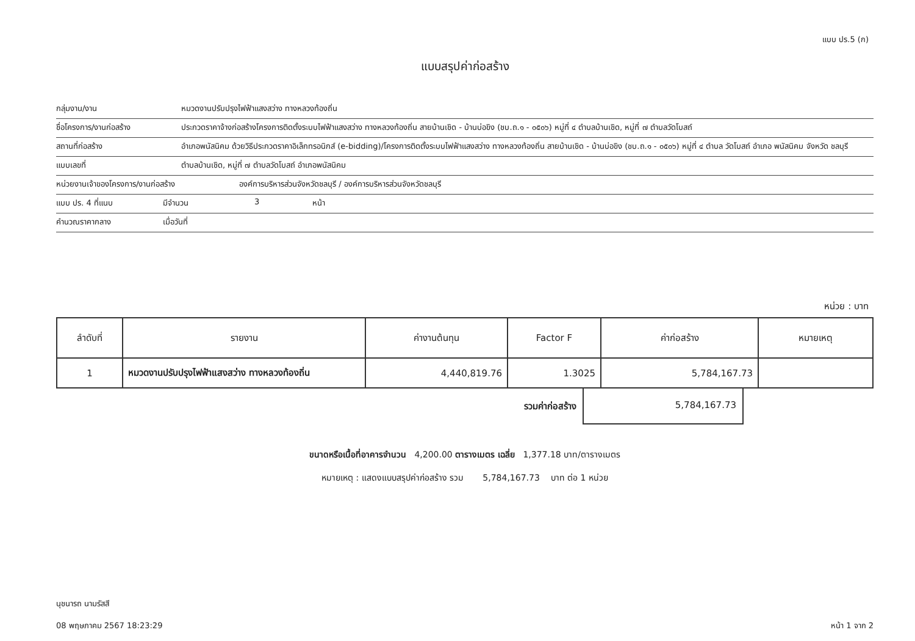แบบ ปร.5 (ก)
แบบสรุปค่าก่อสร้าง
กลุ่มงาน/งาน หมวดงานปรับปรุงไฟฟ้าแสงสว่าง ทางหลวงท้องถิ่น
ชื่อโครงการ/งานก่อสร้าง ประกวดราคาจ้างก่อสร้างโครงการติดตั้งระบบไฟฟ้าแสงสว่าง ทางหลวงท้องถิ่น สายบ้านเชิด - บ้านบ่อขิง (ชบ.ถ.๑ - ๐๕๐๖) หมู่ที่ ๔ ตำบลบ้านเชิด, หมู่ที่ ๗ ตำบลวัดโบสถ์
สถานที่ก่อสร้าง อำเภอพนัสนิคม ด้วยวิธีประกวดราคาอิเล็กทรอนิกส์ (e-bidding)/โครงการติดตั้งระบบไฟฟ้าแสงสว่าง ทางหลวงท้องถิ่น สายบ้านเชิด - บ้านบ่อขิง (ชบ.ถ.๑ - ๐๕๐๖) หมู่ที่ ๔ ตำบล วัดโบสถ์ อำเภอ พนัสนิคม จังหวัด ชลบุรี
แบบเลขที่ ตำบลบ้านเชิด, หมู่ที่ ๗ ตำบลวัดโบสถ์ อำเภอพนัสนิคม
หน่วยงานเจ้าของโครงการ/งานก่อสร้าง องค์การบริหารส่วนจังหวัดชลบุรี / องค์การบริหารส่วนจังหวัดชลบุรี
แบบ ปร. 4 ที่แนบ มีจำนวน 3 หน้า
คำนวณราคากลาง เมื่อวันที่
หน่วย : บาท
| ลำดับที่ | รายงาน | ค่างานต้นทุน | Factor F | ค่าก่อสร้าง | หมายเหตุ |
| --- | --- | --- | --- | --- | --- |
| 1 | หมวดงานปรับปรุงไฟฟ้าแสงสว่าง ทางหลวงท้องถิ่น | 4,440,819.76 | 1.3025 | 5,784,167.73 | |
รวมค่าก่อสร้าง 5,784,167.73
ขนาดหรือเนื้อที่อาคารจำนวน 4,200.00 ตารางเมตร เฉลี่ย 1,377.18 บาท/ตารางเมตร
หมายเหตุ : แสดงแบบสรุปค่าก่อสร้าง รวม 5,784,167.73 บาท ต่อ 1 หน่วย
นุชนารถ นามรัสสี
08 พฤษภาคม 2567 18:23:29
หน้า 1 จาก 2